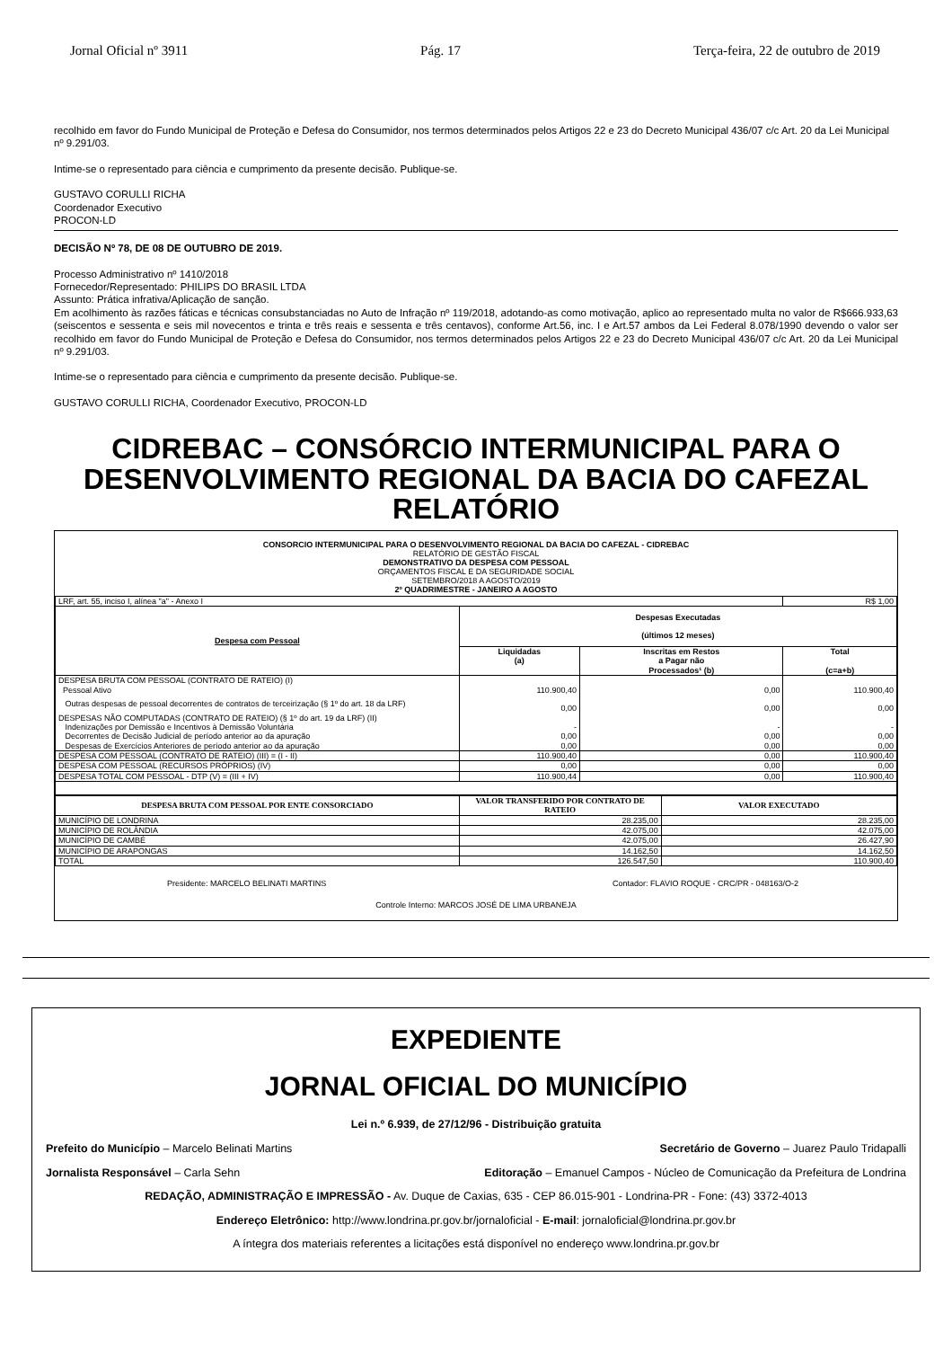Jornal Oficial nº 3911 Pág. 17 Terça-feira, 22 de outubro de 2019
recolhido em favor do Fundo Municipal de Proteção e Defesa do Consumidor, nos termos determinados pelos Artigos 22 e 23 do Decreto Municipal 436/07 c/c Art. 20 da Lei Municipal nº 9.291/03.
Intime-se o representado para ciência e cumprimento da presente decisão. Publique-se.
GUSTAVO CORULLI RICHA
Coordenador Executivo
PROCON-LD
DECISÃO Nº 78, DE 08 DE OUTUBRO DE 2019.
Processo Administrativo nº 1410/2018
Fornecedor/Representado: PHILIPS DO BRASIL LTDA
Assunto: Prática infrativa/Aplicação de sanção.
Em acolhimento às razões fáticas e técnicas consubstanciadas no Auto de Infração nº 119/2018, adotando-as como motivação, aplico ao representado multa no valor de R$666.933,63 (seiscentos e sessenta e seis mil novecentos e trinta e três reais e sessenta e três centavos), conforme Art.56, inc. I e Art.57 ambos da Lei Federal 8.078/1990 devendo o valor ser recolhido em favor do Fundo Municipal de Proteção e Defesa do Consumidor, nos termos determinados pelos Artigos 22 e 23 do Decreto Municipal 436/07 c/c Art. 20 da Lei Municipal nº 9.291/03.
Intime-se o representado para ciência e cumprimento da presente decisão. Publique-se.
GUSTAVO CORULLI RICHA, Coordenador Executivo, PROCON-LD
CIDREBAC – CONSÓRCIO INTERMUNICIPAL PARA O DESENVOLVIMENTO REGIONAL DA BACIA DO CAFEZAL RELATÓRIO
CONSORCIO INTERMUNICIPAL PARA O DESENVOLVIMENTO REGIONAL DA BACIA DO CAFEZAL - CIDREBAC
RELATÓRIO DE GESTÃO FISCAL
DEMONSTRATIVO DA DESPESA COM PESSOAL
ORÇAMENTOS FISCAL E DA SEGURIDADE SOCIAL
SETEMBRO/2018 A AGOSTO/2019
2º QUADRIMESTRE - JANEIRO A AGOSTO
| LRF, art. 55, inciso I, alínea "a" - Anexo I | | | R$ 1,00 |
| Despesa com Pessoal | Despesas Executadas (últimos 12 meses) | | |
| | Liquidadas (a) | Inscritas em Restos a Pagar não Processados¹ (b) | Total (c=a+b) |
| DESPESA BRUTA COM PESSOAL (CONTRATO DE RATEIO) (I) Pessoal Ativo | 110.900,40 | 0,00 | 110.900,40 |
| Outras despesas de pessoal decorrentes de contratos de terceirização (§ 1º do art. 18 da LRF) | 0,00 | 0,00 | 0,00 |
| DESPESAS NÃO COMPUTADAS (CONTRATO DE RATEIO) (§ 1º do art. 19 da LRF) (II) Indenizações por Demissão e Incentivos à Demissão Voluntária Decorrentes de Decisão Judicial de período anterior ao da apuração Despesas de Exercícios Anteriores de período anterior ao da apuração | - 0,00 0,00 | - 0,00 0,00 | - 0,00 0,00 |
| DESPESA COM PESSOAL (CONTRATO DE RATEIO) (III) = (I - II) | 110.900,40 | 0,00 | 110.900,40 |
| DESPESA COM PESSOAL (RECURSOS PRÓPRIOS) (IV) | 0,00 | 0,00 | 0,00 |
| DESPESA TOTAL COM PESSOAL - DTP (V) = (III + IV) | 110.900,44 | 0,00 | 110.900,40 |
| DESPESA BRUTA COM PESSOAL POR ENTE CONSORCIADO | VALOR TRANSFERIDO POR CONTRATO DE RATEIO | VALOR EXECUTADO |
| --- | --- | --- |
| MUNICÍPIO DE LONDRINA | 28.235,00 | 28.235,00 |
| MUNICÍPIO DE ROLÂNDIA | 42.075,00 | 42.075,00 |
| MUNICÍPIO DE CAMBÉ | 42.075,00 | 26.427,90 |
| MUNICÍPIO DE ARAPONGAS | 14.162,50 | 14.162,50 |
| TOTAL | 126.547,50 | 110.900,40 |
Presidente: MARCELO BELINATI MARTINS Contador: FLAVIO ROQUE - CRC/PR - 048163/O-2
Controle Interno: MARCOS JOSÉ DE LIMA URBANEJA
EXPEDIENTE
JORNAL OFICIAL DO MUNICÍPIO
Lei n.º 6.939, de 27/12/96 - Distribuição gratuita
Prefeito do Município – Marcelo Belinati Martins Secretário de Governo – Juarez Paulo Tridapalli
Jornalista Responsável – Carla Sehn Editoração – Emanuel Campos - Núcleo de Comunicação da Prefeitura de Londrina
REDAÇÃO, ADMINISTRAÇÃO E IMPRESSÃO - Av. Duque de Caxias, 635 - CEP 86.015-901 - Londrina-PR - Fone: (43) 3372-4013
Endereço Eletrônico: http://www.londrina.pr.gov.br/jornaloficial - E-mail: jornaloficial@londrina.pr.gov.br
A íntegra dos materiais referentes a licitações está disponível no endereço www.londrina.pr.gov.br